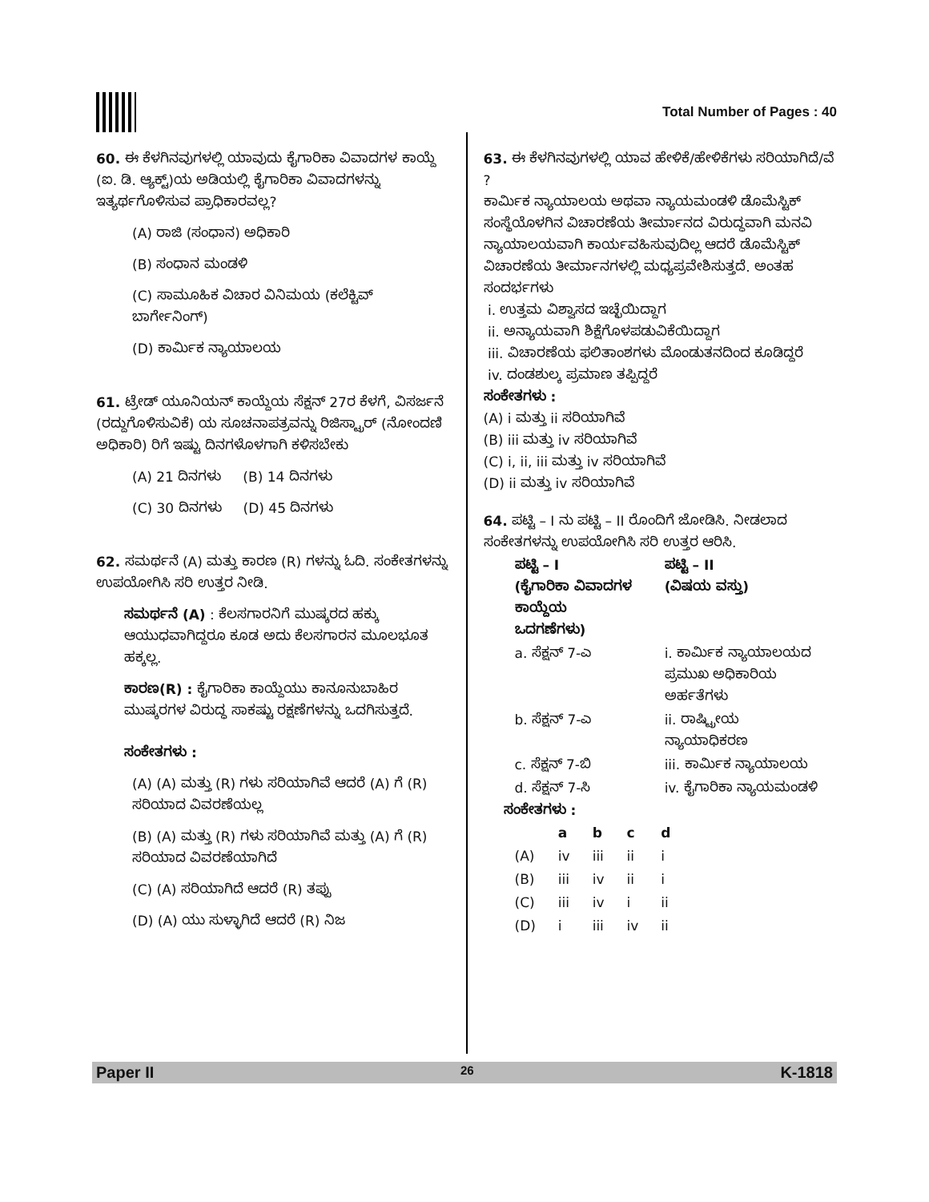Total Number of Pages : 40
60. ಈ ಕೆಳಗಿನವುಗಳಲ್ಲಿ ಯಾವುದು ಕೈಗಾರಿಕಾ ವಿವಾದಗಳ ಕಾಯ್ದೆ (ಐ. ಡಿ. ಆ್ಯಕ್ಟ್)ಯ ಅಡಿಯಲ್ಲಿ ಕೈಗಾರಿಕಾ ವಿವಾದಗಳನ್ನು ಇತ್ಯರ್ಥಗೊಳಿಸುವ ಪ್ರಾಧಿಕಾರವಲ್ಲ?
(A) ರಾಜಿ (ಸಂಧಾನ) ಅಧಿಕಾರಿ
(B) ಸಂಧಾನ ಮಂಡಳಿ
(C) ಸಾಮೂಹಿಕ ವಿಚಾರ ವಿನಿಮಯ (ಕಲೆಕ್ಟಿವ್ ಬಾರ್ಗೇನಿಂಗ್)
(D) ಕಾರ್ಮಿಕ ನ್ಯಾಯಾಲಯ
61. ಟ್ರೇಡ್ ಯೂನಿಯನ್ ಕಾಯ್ದೆಯ ಸೆಕ್ಷನ್ 27ರ ಕೆಳಗೆ, ವಿಸರ್ಜನೆ (ರದ್ದುಗೊಳಿಸುವಿಕೆ) ಯ ಸೂಚನಾಪತ್ರವನ್ನು ರಿಜಿಸ್ಟ್ರಾರ್ (ನೋಂದಣಿ ಅಧಿಕಾರಿ) ರಿಗೆ ಇಷ್ಟು ದಿನಗಳೊಳಗಾಗಿ ಕಳಿಸಬೇಕು
(A) 21 ದಿನಗಳು (B) 14 ದಿನಗಳು
(C) 30 ದಿನಗಳು (D) 45 ದಿನಗಳು
62. ಸಮರ್ಥನೆ (A) ಮತ್ತು ಕಾರಣ (R) ಗಳನ್ನು ಓದಿ. ಸಂಕೇತಗಳನ್ನು ಉಪಯೋಗಿಸಿ ಸರಿ ಉತ್ತರ ನೀಡಿ.
ಸಮರ್ಥನೆ (A) : ಕೆಲಸಗಾರನಿಗೆ ಮುಷ್ಕರದ ಹಕ್ಕು ಆಯುಧವಾಗಿದ್ದರೂ ಕೂಡ ಅದು ಕೆಲಸಗಾರನ ಮೂಲಭೂತ ಹಕ್ಕಲ್ಲ.
ಕಾರಣ(R) : ಕೈಗಾರಿಕಾ ಕಾಯ್ದೆಯು ಕಾನೂನುಬಾಹಿರ ಮುಷ್ಕರಗಳ ವಿರುದ್ಧ ಸಾಕಷ್ಟು ರಕ್ಷಣೆಗಳನ್ನು ಒದಗಿಸುತ್ತದೆ.
ಸಂಕೇತಗಳು :
(A) (A) ಮತ್ತು (R) ಗಳು ಸರಿಯಾಗಿವೆ ಆದರೆ (A) ಗೆ (R) ಸರಿಯಾದ ವಿವರಣೆಯಲ್ಲ
(B) (A) ಮತ್ತು (R) ಗಳು ಸರಿಯಾಗಿವೆ ಮತ್ತು (A) ಗೆ (R) ಸರಿಯಾದ ವಿವರಣೆಯಾಗಿದೆ
(C) (A) ಸರಿಯಾಗಿದೆ ಆದರೆ (R) ತಪ್ಪು
(D) (A) ಯು ಸುಳ್ಳಾಗಿದೆ ಆದರೆ (R) ನಿಜ
63. ಈ ಕೆಳಗಿನವುಗಳಲ್ಲಿ ಯಾವ ಹೇಳಿಕೆ/ಹೇಳಿಕೆಗಳು ಸರಿಯಾಗಿದೆ/ವೆ ?
ಕಾರ್ಮಿಕ ನ್ಯಾಯಾಲಯ ಅಥವಾ ನ್ಯಾಯಮಂಡಳಿ ಡೊಮೆಸ್ಟಿಕ್ ಸಂಸ್ಥೆಯೊಳಗಿನ ವಿಚಾರಣೆಯ ತೀರ್ಮಾನದ ವಿರುದ್ಧವಾಗಿ ಮನವಿ ನ್ಯಾಯಾಲಯವಾಗಿ ಕಾರ್ಯವಹಿಸುವುದಿಲ್ಲ ಆದರೆ ಡೊಮೆಸ್ಟಿಕ್ ವಿಚಾರಣೆಯ ತೀರ್ಮಾನಗಳಲ್ಲಿ ಮಧ್ಯಪ್ರವೇಶಿಸುತ್ತದೆ. ಅಂತಹ ಸಂದರ್ಭಗಳು
i. ಉತ್ತಮ ವಿಶ್ವಾಸದ ಇಚ್ಛೆಯಿದ್ದಾಗ
ii. ಅನ್ಯಾಯವಾಗಿ ಶಿಕ್ಷೆಗೊಳಪಡುವಿಕೆಯಿದ್ದಾಗ
iii. ವಿಚಾರಣೆಯ ಫಲಿತಾಂಶಗಳು ಮೊಂಡುತನದಿಂದ ಕೂಡಿದ್ದರೆ
iv. ದಂಡಶುಲ್ಕ ಪ್ರಮಾಣ ತಪ್ಪಿದ್ದರೆ
ಸಂಕೇತಗಳು :
(A) i ಮತ್ತು ii ಸರಿಯಾಗಿವೆ
(B) iii ಮತ್ತು iv ಸರಿಯಾಗಿವೆ
(C) i, ii, iii ಮತ್ತು iv ಸರಿಯಾಗಿವೆ
(D) ii ಮತ್ತು iv ಸರಿಯಾಗಿವೆ
64. ಪಟ್ಟಿ – I ನು ಪಟ್ಟಿ – II ರೊಂದಿಗೆ ಜೋಡಿಸಿ. ನೀಡಲಾದ ಸಂಕೇತಗಳನ್ನು ಉಪಯೋಗಿಸಿ ಸರಿ ಉತ್ತರ ಆರಿಸಿ.
| ಪಟ್ಟಿ – I (ಕೈಗಾರಿಕಾ ವಿವಾದಗಳ ಕಾಯ್ದೆಯ ಒದಗಣೆಗಳು) | ಪಟ್ಟಿ – II (ವಿಷಯ ವಸ್ತು) |
| --- | --- |
| a. ಸೆಕ್ಷನ್ 7-ಎ | i. ಕಾರ್ಮಿಕ ನ್ಯಾಯಾಲಯದ ಪ್ರಮುಖ ಅಧಿಕಾರಿಯ ಅರ್ಹತೆಗಳು |
| b. ಸೆಕ್ಷನ್ 7-ಎ | ii. ರಾಷ್ಟ್ರೀಯ ನ್ಯಾಯಾಧಿಕರಣ |
| c. ಸೆಕ್ಷನ್ 7-ಬಿ | iii. ಕಾರ್ಮಿಕ ನ್ಯಾಯಾಲಯ |
| d. ಸೆಕ್ಷನ್ 7-ಸಿ | iv. ಕೈಗಾರಿಕಾ ನ್ಯಾಯಮಂಡಳಿ |
ಸಂಕೇತಗಳು :
| | a | b | c | d |
| --- | --- | --- | --- | --- |
| (A) | iv | iii | ii | i |
| (B) | iii | iv | ii | i |
| (C) | iii | iv | i | ii |
| (D) | i | iii | iv | ii |
Paper II 26 K-1818